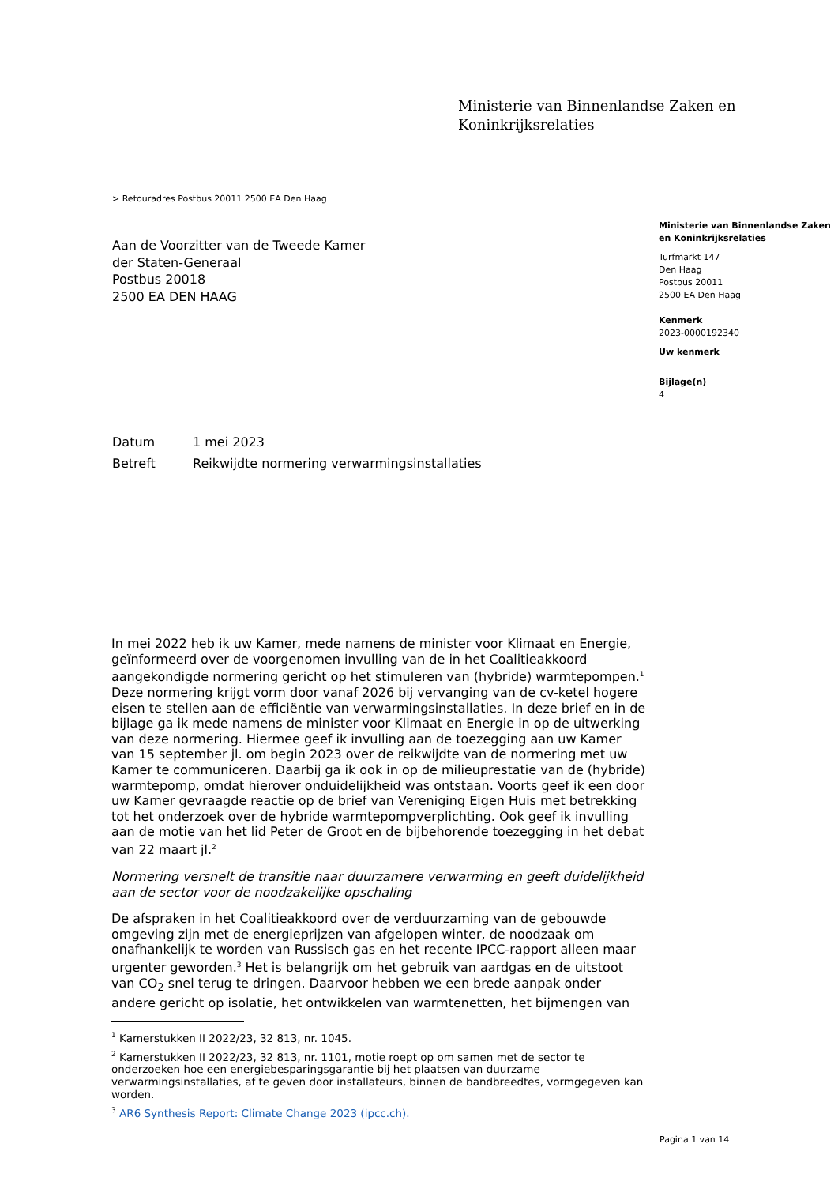Ministerie van Binnenlandse Zaken en
Koninkrijksrelaties
> Retouradres Postbus 20011 2500 EA Den Haag
Aan de Voorzitter van de Tweede Kamer
der Staten-Generaal
Postbus 20018
2500 EA DEN HAAG
Ministerie van Binnenlandse Zaken en Koninkrijksrelaties
Turfmarkt 147
Den Haag
Postbus 20011
2500 EA Den Haag
Kenmerk
2023-0000192340
Uw kenmerk
Bijlage(n)
4
Datum 1 mei 2023
Betreft Reikwijdte normering verwarmingsinstallaties
In mei 2022 heb ik uw Kamer, mede namens de minister voor Klimaat en Energie, geïnformeerd over de voorgenomen invulling van de in het Coalitieakkoord aangekondigde normering gericht op het stimuleren van (hybride) warmtepompen.<sup>1</sup> Deze normering krijgt vorm door vanaf 2026 bij vervanging van de cv-ketel hogere eisen te stellen aan de efficiëntie van verwarmingsinstallaties. In deze brief en in de bijlage ga ik mede namens de minister voor Klimaat en Energie in op de uitwerking van deze normering. Hiermee geef ik invulling aan de toezegging aan uw Kamer van 15 september jl. om begin 2023 over de reikwijdte van de normering met uw Kamer te communiceren. Daarbij ga ik ook in op de milieuprestatie van de (hybride) warmtepomp, omdat hierover onduidelijkheid was ontstaan. Voorts geef ik een door uw Kamer gevraagde reactie op de brief van Vereniging Eigen Huis met betrekking tot het onderzoek over de hybride warmtepompverplichting. Ook geef ik invulling aan de motie van het lid Peter de Groot en de bijbehorende toezegging in het debat van 22 maart jl.<sup>2</sup>
Normering versnelt de transitie naar duurzamere verwarming en geeft duidelijkheid aan de sector voor de noodzakelijke opschaling
De afspraken in het Coalitieakkoord over de verduurzaming van de gebouwde omgeving zijn met de energieprijzen van afgelopen winter, de noodzaak om onafhankelijk te worden van Russisch gas en het recente IPCC-rapport alleen maar urgenter geworden.<sup>3</sup> Het is belangrijk om het gebruik van aardgas en de uitstoot van CO<sub>2</sub> snel terug te dringen. Daarvoor hebben we een brede aanpak onder andere gericht op isolatie, het ontwikkelen van warmtenetten, het bijmengen van
<sup>1</sup> Kamerstukken II 2022/23, 32 813, nr. 1045.
<sup>2</sup> Kamerstukken II 2022/23, 32 813, nr. 1101, motie roept op om samen met de sector te onderzoeken hoe een energiebesparingsgarantie bij het plaatsen van duurzame verwarmingsinstallaties, af te geven door installateurs, binnen de bandbreedtes, vormgegeven kan worden.
<sup>3</sup> AR6 Synthesis Report: Climate Change 2023 (ipcc.ch).
Pagina 1 van 14